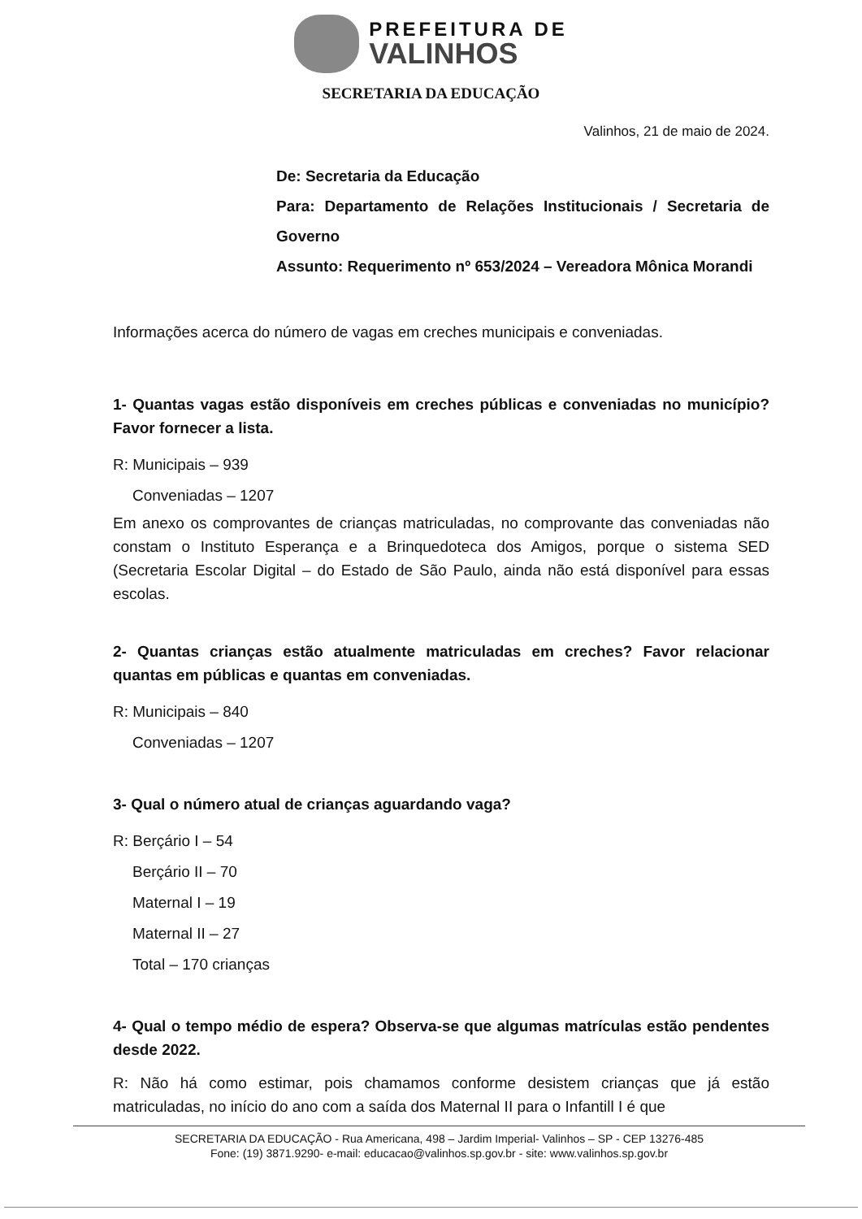PREFEITURA DE
VALINHOS
SECRETARIA DA EDUCAÇÃO
Valinhos, 21 de maio de 2024.
De: Secretaria da Educação
Para: Departamento de Relações Institucionais / Secretaria de Governo
Assunto: Requerimento nº 653/2024 – Vereadora Mônica Morandi
Informações acerca do número de vagas em creches municipais e conveniadas.
1- Quantas vagas estão disponíveis em creches públicas e conveniadas no município? Favor fornecer a lista.
R: Municipais – 939
Conveniadas – 1207
Em anexo os comprovantes de crianças matriculadas, no comprovante das conveniadas não constam o Instituto Esperança e a Brinquedoteca dos Amigos, porque o sistema SED (Secretaria Escolar Digital – do Estado de São Paulo, ainda não está disponível para essas escolas.
2- Quantas crianças estão atualmente matriculadas em creches? Favor relacionar quantas em públicas e quantas em conveniadas.
R: Municipais – 840
Conveniadas – 1207
3- Qual o número atual de crianças aguardando vaga?
R: Berçário I – 54
Berçário II – 70
Maternal I – 19
Maternal II – 27
Total – 170 crianças
4- Qual o tempo médio de espera? Observa-se que algumas matrículas estão pendentes desde 2022.
R: Não há como estimar, pois chamamos conforme desistem crianças que já estão matriculadas, no início do ano com a saída dos Maternal II para o Infantill I é que
SECRETARIA DA EDUCAÇÃO - Rua Americana, 498 – Jardim Imperial- Valinhos – SP - CEP 13276-485
Fone: (19) 3871.9290- e-mail: educacao@valinhos.sp.gov.br - site: www.valinhos.sp.gov.br